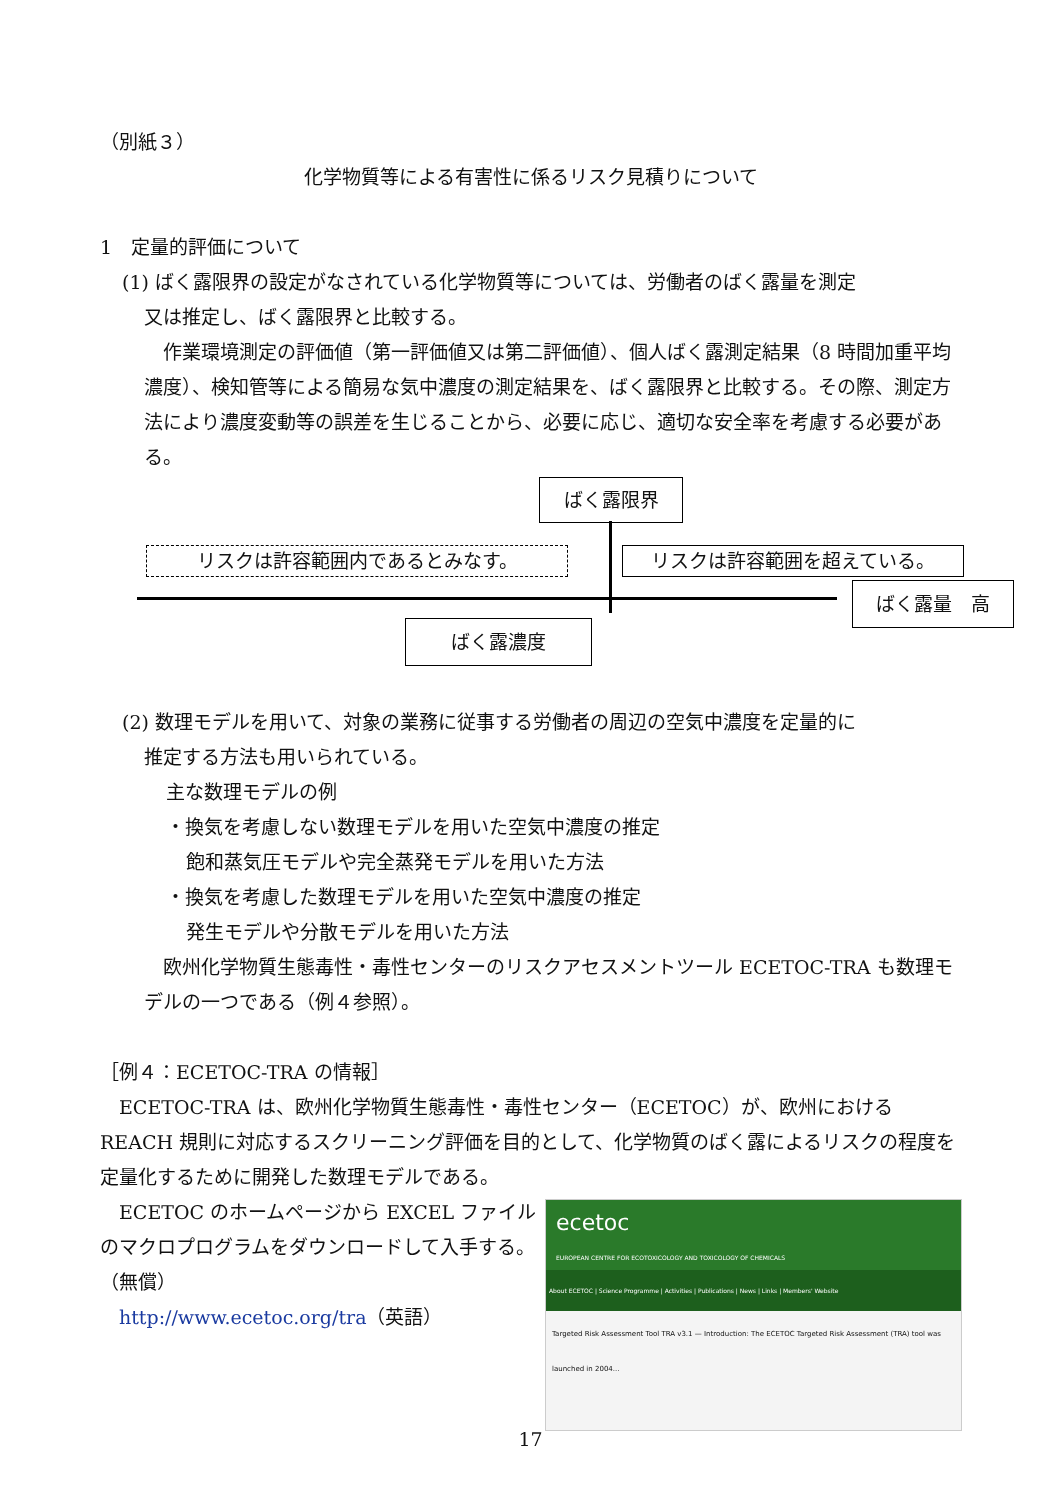（別紙３）
化学物質等による有害性に係るリスク見積りについて
1　定量的評価について
(1) ばく露限界の設定がなされている化学物質等については、労働者のばく露量を測定
又は推定し、ばく露限界と比較する。
　作業環境測定の評価値（第一評価値又は第二評価値）、個人ばく露測定結果（8 時間加重平均濃度）、検知管等による簡易な気中濃度の測定結果を、ばく露限界と比較する。その際、測定方法により濃度変動等の誤差を生じることから、必要に応じ、適切な安全率を考慮する必要がある。
ばく露限界
リスクは許容範囲内であるとみなす。 リスクは許容範囲を超えている。
ばく露量　高
ばく露濃度
(2) 数理モデルを用いて、対象の業務に従事する労働者の周辺の空気中濃度を定量的に
推定する方法も用いられている。
主な数理モデルの例
・換気を考慮しない数理モデルを用いた空気中濃度の推定
飽和蒸気圧モデルや完全蒸発モデルを用いた方法
・換気を考慮した数理モデルを用いた空気中濃度の推定
発生モデルや分散モデルを用いた方法
　欧州化学物質生態毒性・毒性センターのリスクアセスメントツール ECETOC-TRA も数理モデルの一つである（例４参照）。
［例４：ECETOC-TRA の情報］
　ECETOC-TRA は、欧州化学物質生態毒性・毒性センター（ECETOC）が、欧州における REACH 規則に対応するスクリーニング評価を目的として、化学物質のばく露によるリスクの程度を定量化するために開発した数理モデルである。
ecetoc
EUROPEAN CENTRE FOR ECOTOXICOLOGY AND TOXICOLOGY OF CHEMICALS
About ECETOC | Science Programme | Activities | Publications | News | Links | Members' Website
Targeted Risk Assessment Tool TRA v3.1 — Introduction: The ECETOC Targeted Risk Assessment (TRA) tool was launched in 2004...
　ECETOC のホームページから EXCEL ファイルのマクロプログラムをダウンロードして入手する。（無償）
　http://www.ecetoc.org/tra（英語）
17